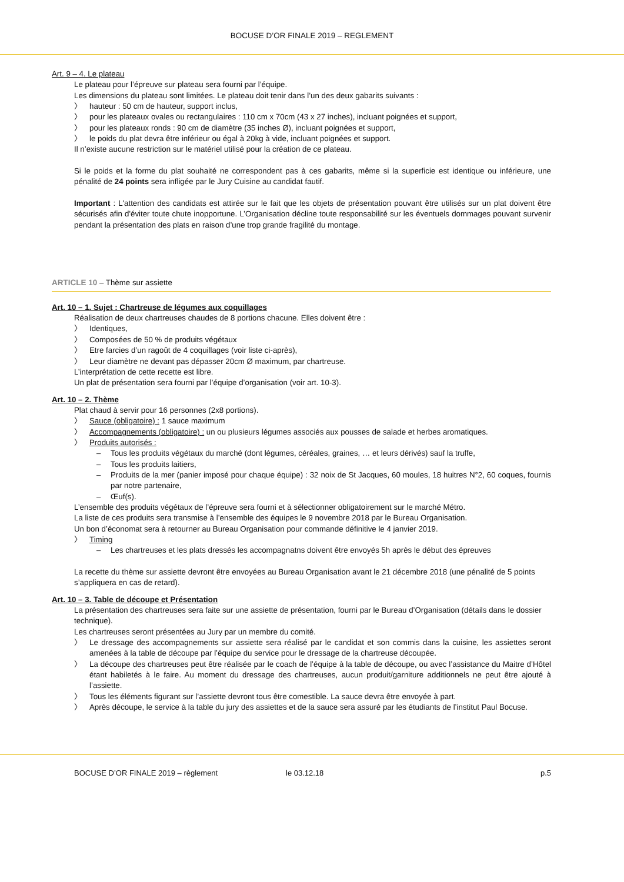BOCUSE D’OR FINALE 2019 – REGLEMENT
Art. 9 – 4. Le plateau
Le plateau pour l’épreuve sur plateau sera fourni par l’équipe.
Les dimensions du plateau sont limitées. Le plateau doit tenir dans l’un des deux gabarits suivants :
〉 hauteur : 50 cm de hauteur, support inclus,
〉 pour les plateaux ovales ou rectangulaires : 110 cm x 70cm (43 x 27 inches), incluant poignées et support,
〉 pour les plateaux ronds : 90 cm de diamètre (35 inches Ø), incluant poignées et support,
〉 le poids du plat devra être inférieur ou égal à 20kg à vide, incluant poignées et support.
Il n’existe aucune restriction sur le matériel utilisé pour la création de ce plateau.
Si le poids et la forme du plat souhaité ne correspondent pas à ces gabarits, même si la superficie est identique ou inférieure, une pénalité de 24 points sera infligée par le Jury Cuisine au candidat fautif.
Important : L'attention des candidats est attirée sur le fait que les objets de présentation pouvant être utilisés sur un plat doivent être sécurisés afin d'éviter toute chute inopportune. L’Organisation décline toute responsabilité sur les éventuels dommages pouvant survenir pendant la présentation des plats en raison d’une trop grande fragilité du montage.
ARTICLE 10 – Thème sur assiette
Art. 10 – 1. Sujet : Chartreuse de légumes aux coquillages
Réalisation de deux chartreuses chaudes de 8 portions chacune. Elles doivent être :
〉 Identiques,
〉 Composées de 50 % de produits végétaux
〉 Etre farcies d’un ragoût de 4 coquillages (voir liste ci-après),
〉 Leur diamètre ne devant pas dépasser 20cm Ø maximum, par chartreuse.
L’interprétation de cette recette est libre.
Un plat de présentation sera fourni par l’équipe d’organisation (voir art. 10-3).
Art. 10 – 2. Thème
Plat chaud à servir pour 16 personnes (2x8 portions).
〉 Sauce (obligatoire) : 1 sauce maximum
〉 Accompagnements (obligatoire) : un ou plusieurs légumes associés aux pousses de salade et herbes aromatiques.
〉 Produits autorisés :
– Tous les produits végétaux du marché (dont légumes, céréales, graines, … et leurs dérivés) sauf la truffe,
– Tous les produits laitiers,
– Produits de la mer (panier imposé pour chaque équipe) : 32 noix de St Jacques, 60 moules, 18 huitres N°2, 60 coques, fournis par notre partenaire,
– Œuf(s).
L’ensemble des produits végétaux de l’épreuve sera fourni et à sélectionner obligatoirement sur le marché Métro.
La liste de ces produits sera transmise à l’ensemble des équipes le 9 novembre 2018 par le Bureau Organisation.
Un bon d’économat sera à retourner au Bureau Organisation pour commande définitive le 4 janvier 2019.
〉 Timing
– Les chartreuses et les plats dressés les accompagnatns doivent être envoyés 5h après le début des épreuves
La recette du thème sur assiette devront être envoyées au Bureau Organisation avant le 21 décembre 2018 (une pénalité de 5 points s’appliquera en cas de retard).
Art. 10 – 3. Table de découpe et Présentation
La présentation des chartreuses sera faite sur une assiette de présentation, fourni par le Bureau d’Organisation (détails dans le dossier technique).
Les chartreuses seront présentées au Jury par un membre du comité.
〉 Le dressage des accompagnements sur assiette sera réalisé par le candidat et son commis dans la cuisine, les assiettes seront amenées à la table de découpe par l’équipe du service pour le dressage de la chartreuse découpée.
〉 La découpe des chartreuses peut être réalisée par le coach de l’équipe à la table de découpe, ou avec l’assistance du Maitre d’Hôtel étant habiletés à le faire. Au moment du dressage des chartreuses, aucun produit/garniture additionnels ne peut être ajouté à l’assiette.
〉 Tous les éléments figurant sur l’assiette devront tous être comestible. La sauce devra être envoyée à part.
〉 Après découpe, le service à la table du jury des assiettes et de la sauce sera assuré par les étudiants de l’institut Paul Bocuse.
BOCUSE D’OR FINALE 2019 – règlement le 03.12.18 p.5